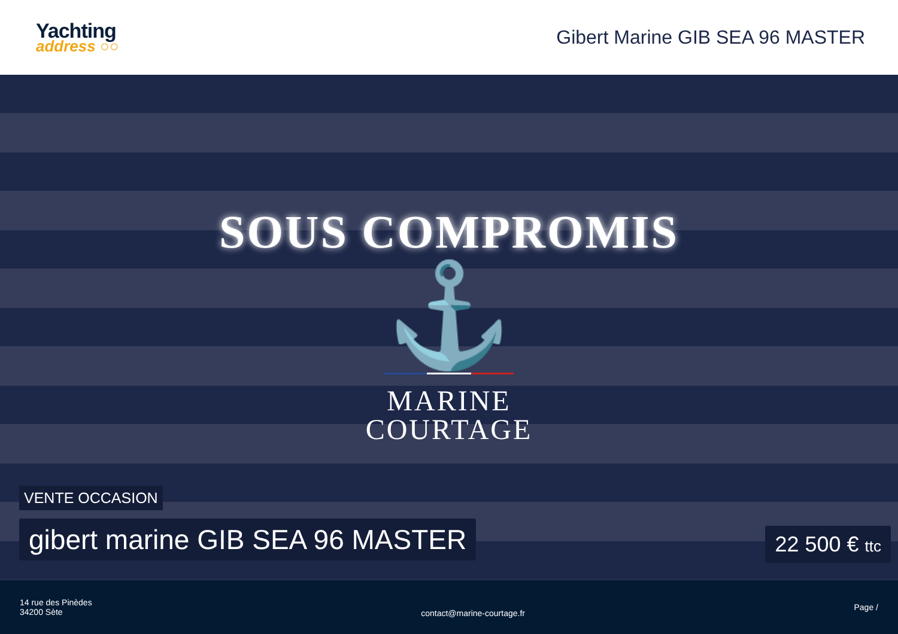Yachting
address ○○
Gibert Marine GIB SEA 96 MASTER
SOUS COMPROMIS
⚓
MARINE
COURTAGE
VENTE OCCASION
gibert marine GIB SEA 96 MASTER
22 500 € ttc
14 rue des Pinèdes
34200 Sète
contact@marine-courtage.fr
Page /